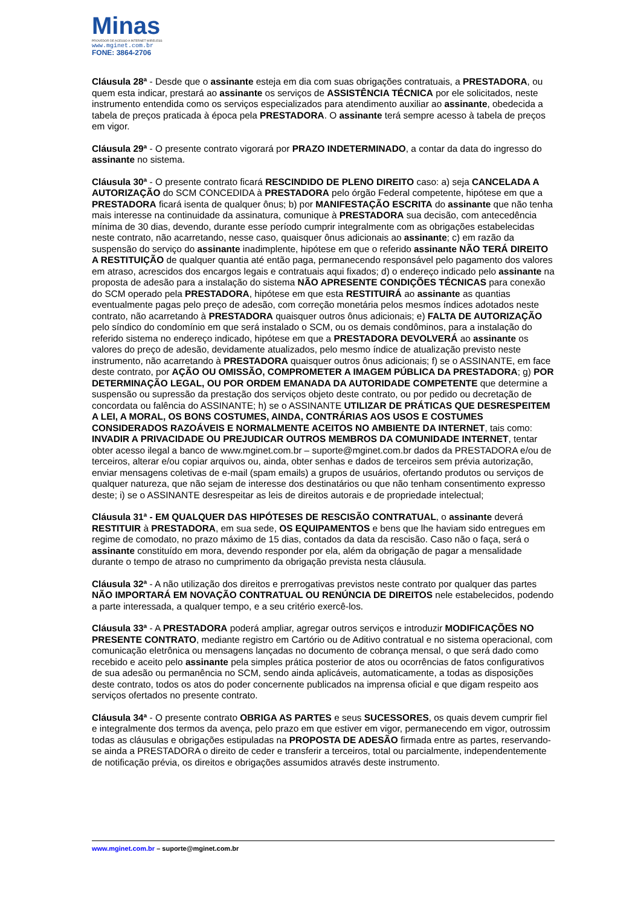Minas
PROVEDOR DE ACESSO A INTERNET WIRELESS
www.mginet.com.br
FONE: 3864-2706
Cláusula 28ª - Desde que o assinante esteja em dia com suas obrigações contratuais, a PRESTADORA, ou quem esta indicar, prestará ao assinante os serviços de ASSISTÊNCIA TÉCNICA por ele solicitados, neste instrumento entendida como os serviços especializados para atendimento auxiliar ao assinante, obedecida a tabela de preços praticada à época pela PRESTADORA. O assinante terá sempre acesso à tabela de preços em vigor.
Cláusula 29ª - O presente contrato vigorará por PRAZO INDETERMINADO, a contar da data do ingresso do assinante no sistema.
Cláusula 30ª - O presente contrato ficará RESCINDIDO DE PLENO DIREITO caso: a) seja CANCELADA A AUTORIZAÇÃO do SCM CONCEDIDA à PRESTADORA pelo órgão Federal competente, hipótese em que a PRESTADORA ficará isenta de qualquer ônus; b) por MANIFESTAÇÃO ESCRITA do assinante que não tenha mais interesse na continuidade da assinatura, comunique à PRESTADORA sua decisão, com antecedência mínima de 30 dias, devendo, durante esse período cumprir integralmente com as obrigações estabelecidas neste contrato, não acarretando, nesse caso, quaisquer ônus adicionais ao assinante; c) em razão da suspensão do serviço do assinante inadimplente, hipótese em que o referido assinante NÃO TERÁ DIREITO A RESTITUIÇÃO de qualquer quantia até então paga, permanecendo responsável pelo pagamento dos valores em atraso, acrescidos dos encargos legais e contratuais aqui fixados; d) o endereço indicado pelo assinante na proposta de adesão para a instalação do sistema NÃO APRESENTE CONDIÇÕES TÉCNICAS para conexão do SCM operado pela PRESTADORA, hipótese em que esta RESTITUIRÁ ao assinante as quantias eventualmente pagas pelo preço de adesão, com correção monetária pelos mesmos índices adotados neste contrato, não acarretando à PRESTADORA quaisquer outros ônus adicionais; e) FALTA DE AUTORIZAÇÃO pelo síndico do condomínio em que será instalado o SCM, ou os demais condôminos, para a instalação do referido sistema no endereço indicado, hipótese em que a PRESTADORA DEVOLVERÁ ao assinante os valores do preço de adesão, devidamente atualizados, pelo mesmo índice de atualização previsto neste instrumento, não acarretando à PRESTADORA quaisquer outros ônus adicionais; f) se o ASSINANTE, em face deste contrato, por AÇÃO OU OMISSÃO, COMPROMETER A IMAGEM PÚBLICA DA PRESTADORA; g) POR DETERMINAÇÃO LEGAL, OU POR ORDEM EMANADA DA AUTORIDADE COMPETENTE que determine a suspensão ou supressão da prestação dos serviços objeto deste contrato, ou por pedido ou decretação de concordata ou falência do ASSINANTE; h) se o ASSINANTE UTILIZAR DE PRÁTICAS QUE DESRESPEITEM A LEI, A MORAL, OS BONS COSTUMES, AINDA, CONTRÁRIAS AOS USOS E COSTUMES CONSIDERADOS RAZOÁVEIS E NORMALMENTE ACEITOS NO AMBIENTE DA INTERNET, tais como: INVADIR A PRIVACIDADE OU PREJUDICAR OUTROS MEMBROS DA COMUNIDADE INTERNET, tentar obter acesso ilegal a banco de www.mginet.com.br – suporte@mginet.com.br dados da PRESTADORA e/ou de terceiros, alterar e/ou copiar arquivos ou, ainda, obter senhas e dados de terceiros sem prévia autorização, enviar mensagens coletivas de e-mail (spam emails) a grupos de usuários, ofertando produtos ou serviços de qualquer natureza, que não sejam de interesse dos destinatários ou que não tenham consentimento expresso deste; i) se o ASSINANTE desrespeitar as leis de direitos autorais e de propriedade intelectual;
Cláusula 31ª - EM QUALQUER DAS HIPÓTESES DE RESCISÃO CONTRATUAL, o assinante deverá RESTITUIR à PRESTADORA, em sua sede, OS EQUIPAMENTOS e bens que lhe haviam sido entregues em regime de comodato, no prazo máximo de 15 dias, contados da data da rescisão. Caso não o faça, será o assinante constituído em mora, devendo responder por ela, além da obrigação de pagar a mensalidade durante o tempo de atraso no cumprimento da obrigação prevista nesta cláusula.
Cláusula 32ª - A não utilização dos direitos e prerrogativas previstos neste contrato por qualquer das partes NÃO IMPORTARÁ EM NOVAÇÃO CONTRATUAL OU RENÚNCIA DE DIREITOS nele estabelecidos, podendo a parte interessada, a qualquer tempo, e a seu critério exercê-los.
Cláusula 33ª - A PRESTADORA poderá ampliar, agregar outros serviços e introduzir MODIFICAÇÕES NO PRESENTE CONTRATO, mediante registro em Cartório ou de Aditivo contratual e no sistema operacional, com comunicação eletrônica ou mensagens lançadas no documento de cobrança mensal, o que será dado como recebido e aceito pelo assinante pela simples prática posterior de atos ou ocorrências de fatos configurativos de sua adesão ou permanência no SCM, sendo ainda aplicáveis, automaticamente, a todas as disposições deste contrato, todos os atos do poder concernente publicados na imprensa oficial e que digam respeito aos serviços ofertados no presente contrato.
Cláusula 34ª - O presente contrato OBRIGA AS PARTES e seus SUCESSORES, os quais devem cumprir fiel e integralmente dos termos da avença, pelo prazo em que estiver em vigor, permanecendo em vigor, outrossim todas as cláusulas e obrigações estipuladas na PROPOSTA DE ADESÃO firmada entre as partes, reservando-se ainda a PRESTADORA o direito de ceder e transferir a terceiros, total ou parcialmente, independentemente de notificação prévia, os direitos e obrigações assumidos através deste instrumento.
www.mginet.com.br – suporte@mginet.com.br